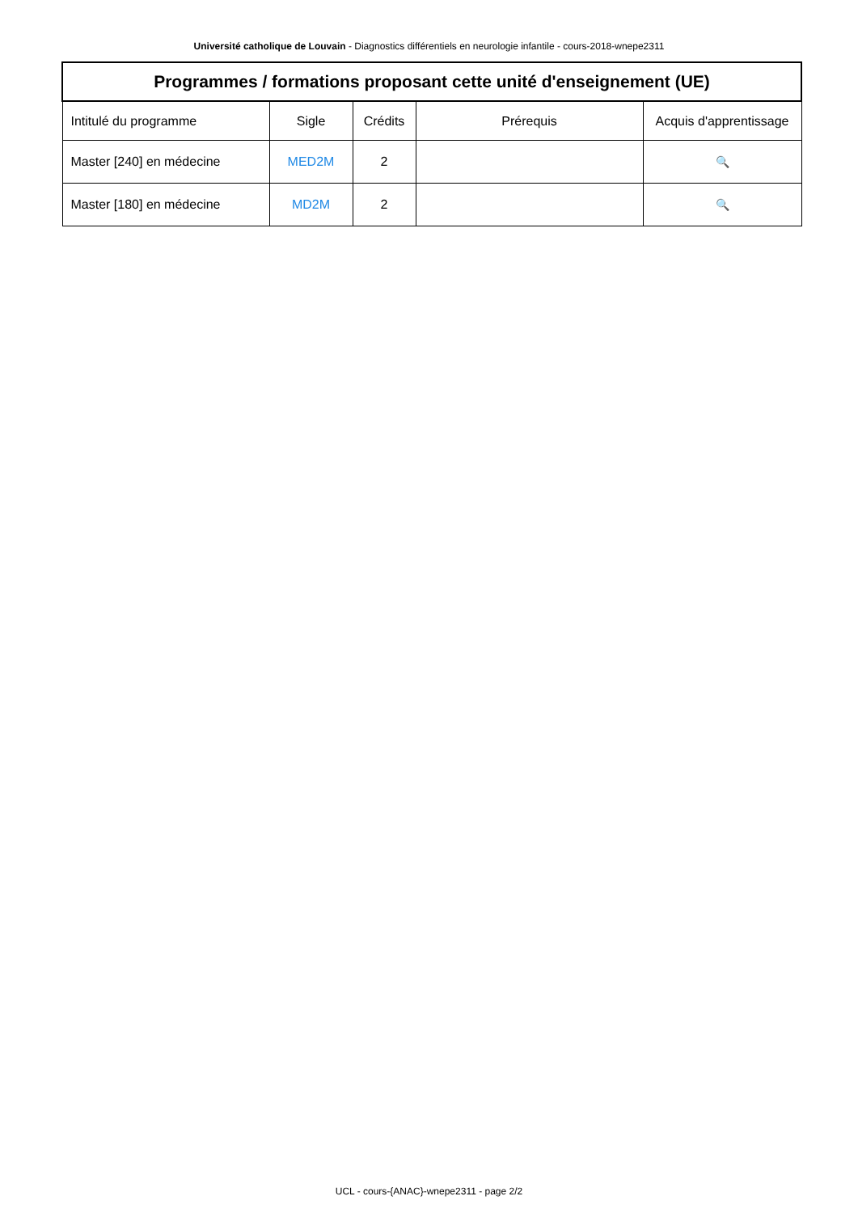Université catholique de Louvain - Diagnostics différentiels en neurologie infantile - cours-2018-wnepe2311
| Programmes / formations proposant cette unité d'enseignement (UE) | | | | |
| --- | --- | --- | --- | --- |
| Intitulé du programme | Sigle | Crédits | Prérequis | Acquis d'apprentissage |
| Master [240] en médecine | MED2M | 2 | | 🔍 |
| Master [180] en médecine | MD2M | 2 | | 🔍 |
UCL - cours-{ANAC}-wnepe2311 - page 2/2